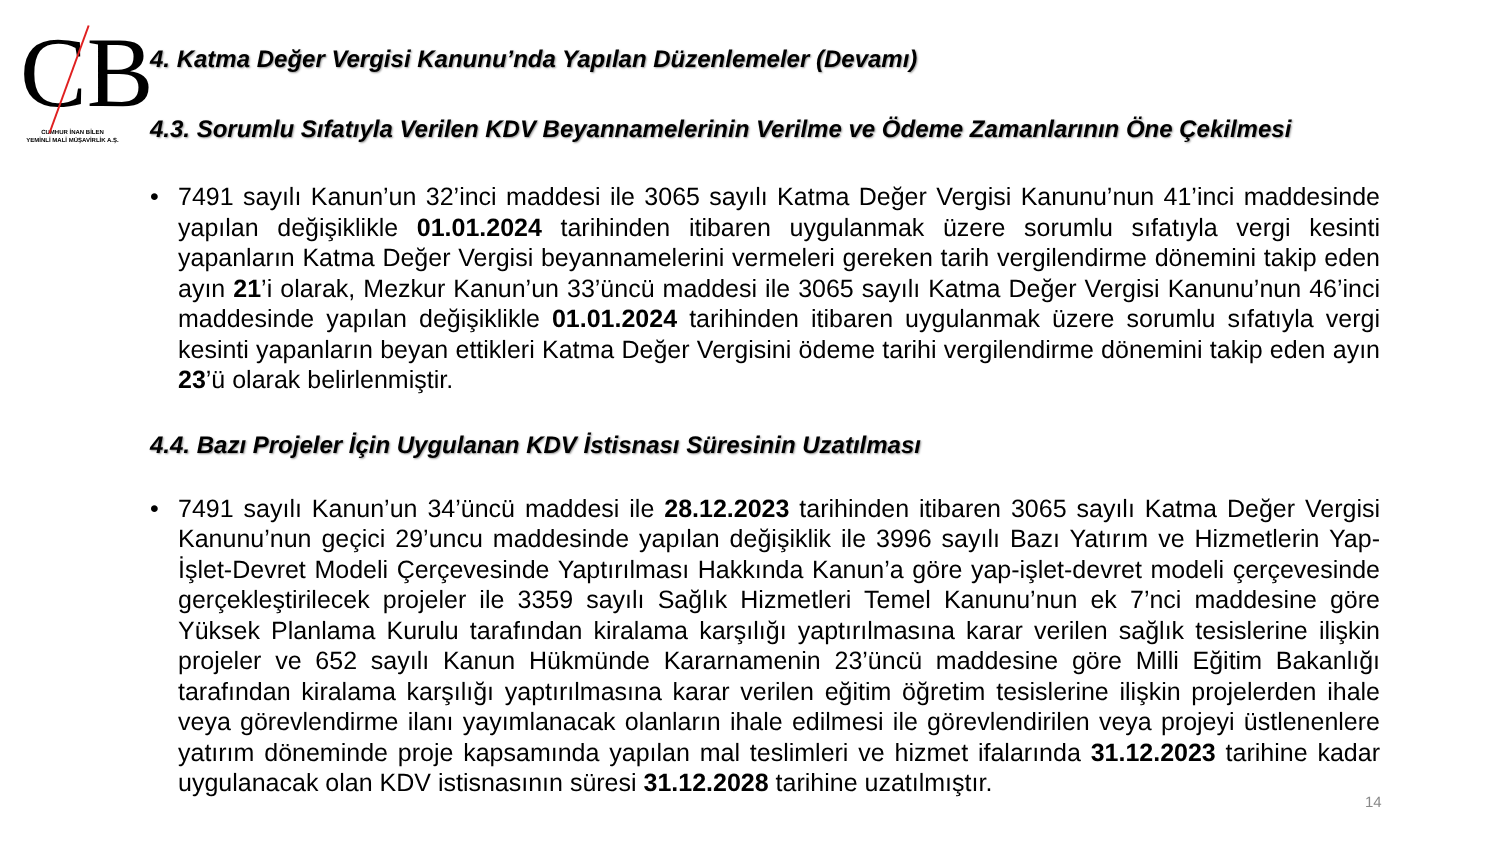CB
CUMHUR İNAN BİLEN
YEMİNLİ MALİ MÜŞAVİRLİK A.Ş.
4. Katma Değer Vergisi Kanunu’nda Yapılan Düzenlemeler (Devamı)
4.3. Sorumlu Sıfatıyla Verilen KDV Beyannamelerinin Verilme ve Ödeme Zamanlarının Öne Çekilmesi
• 7491 sayılı Kanun’un 32’inci maddesi ile 3065 sayılı Katma Değer Vergisi Kanunu’nun 41’inci maddesinde yapılan değişiklikle 01.01.2024 tarihinden itibaren uygulanmak üzere sorumlu sıfatıyla vergi kesinti yapanların Katma Değer Vergisi beyannamelerini vermeleri gereken tarih vergilendirme dönemini takip eden ayın 21’i olarak, Mezkur Kanun’un 33’üncü maddesi ile 3065 sayılı Katma Değer Vergisi Kanunu’nun 46’inci maddesinde yapılan değişiklikle 01.01.2024 tarihinden itibaren uygulanmak üzere sorumlu sıfatıyla vergi kesinti yapanların beyan ettikleri Katma Değer Vergisini ödeme tarihi vergilendirme dönemini takip eden ayın 23’ü olarak belirlenmiştir.
4.4. Bazı Projeler İçin Uygulanan KDV İstisnası Süresinin Uzatılması
• 7491 sayılı Kanun’un 34’üncü maddesi ile 28.12.2023 tarihinden itibaren 3065 sayılı Katma Değer Vergisi Kanunu’nun geçici 29’uncu maddesinde yapılan değişiklik ile 3996 sayılı Bazı Yatırım ve Hizmetlerin Yap-İşlet-Devret Modeli Çerçevesinde Yaptırılması Hakkında Kanun’a göre yap-işlet-devret modeli çerçevesinde gerçekleştirilecek projeler ile 3359 sayılı Sağlık Hizmetleri Temel Kanunu’nun ek 7’nci maddesine göre Yüksek Planlama Kurulu tarafından kiralama karşılığı yaptırılmasına karar verilen sağlık tesislerine ilişkin projeler ve 652 sayılı Kanun Hükmünde Kararnamenin 23’üncü maddesine göre Milli Eğitim Bakanlığı tarafından kiralama karşılığı yaptırılmasına karar verilen eğitim öğretim tesislerine ilişkin projelerden ihale veya görevlendirme ilanı yayımlanacak olanların ihale edilmesi ile görevlendirilen veya projeyi üstlenenlere yatırım döneminde proje kapsamında yapılan mal teslimleri ve hizmet ifalarında 31.12.2023 tarihine kadar uygulanacak olan KDV istisnasının süresi 31.12.2028 tarihine uzatılmıştır.
14